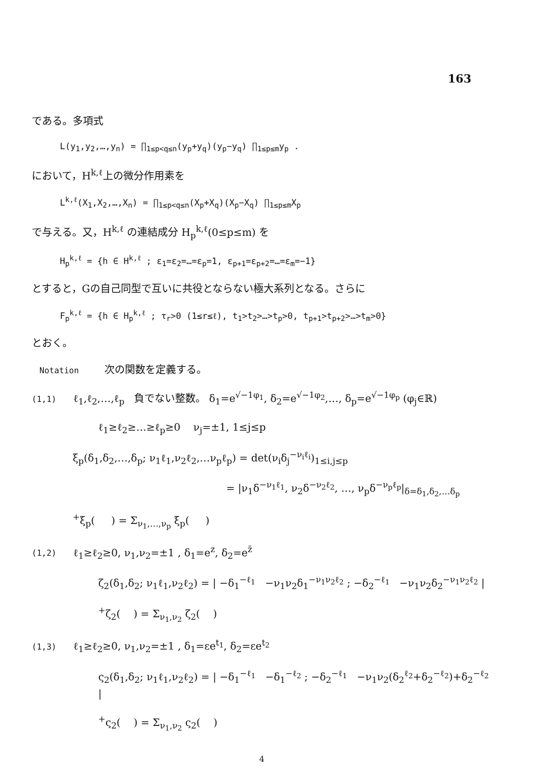163
である。多項式
L(y<sub>1</sub>,y<sub>2</sub>,…,y<sub>n</sub>) = ∏<sub>1≤p<q≤n</sub>(y<sub>p</sub>+y<sub>q</sub>)(y<sub>p</sub>−y<sub>q</sub>) ∏<sub>1≤p≤m</sub>y<sub>p</sub> .
において，H<sup>k,ℓ</sup>上の微分作用素を
L<sup>k,ℓ</sup>(X<sub>1</sub>,X<sub>2</sub>,…,X<sub>n</sub>) = ∏<sub>1≤p<q≤n</sub>(X<sub>p</sub>+X<sub>q</sub>)(X<sub>p</sub>−X<sub>q</sub>) ∏<sub>1≤p≤m</sub>X<sub>p</sub>
で与える。又，H<sup>k,ℓ</sup> の連結成分 H<sub>p</sub><sup>k,ℓ</sup>(0≤p≤m) を
H<sub>p</sub><sup>k,ℓ</sup> = {h ∈ H<sup>k,ℓ</sup> ; ε<sub>1</sub>=ε<sub>2</sub>=…=ε<sub>p</sub>=1, ε<sub>p+1</sub>=ε<sub>p+2</sub>=…=ε<sub>m</sub>=−1}
とすると，Gの自己同型で互いに共役とならない極大系列となる。さらに
F<sub>p</sub><sup>k,ℓ</sup> = {h ∈ H<sub>p</sub><sup>k,ℓ</sup> ; τ<sub>r</sub>>0 (1≤r≤ℓ), t<sub>1</sub>>t<sub>2</sub>>…>t<sub>p</sub>>0, t<sub>p+1</sub>>t<sub>p+2</sub>>…>t<sub>m</sub>>0}
とおく。
Notation 次の関数を定義する。
(1,1) ℓ<sub>1</sub>,ℓ<sub>2</sub>,…,ℓ<sub>p</sub> 負でない整数。 δ<sub>1</sub>=e<sup>√−1φ<sub>1</sub></sup>, δ<sub>2</sub>=e<sup>√−1φ<sub>2</sub></sup>,…, δ<sub>p</sub>=e<sup>√−1φ<sub>p</sub></sup> (φ<sub>j</sub>∈ℝ)
ℓ<sub>1</sub>≥ℓ<sub>2</sub>≥…≥ℓ<sub>p</sub>≥0 ν<sub>j</sub>=±1, 1≤j≤p
ξ<sub>p</sub>(δ<sub>1</sub>,δ<sub>2</sub>,…,δ<sub>p</sub>; ν<sub>1</sub>ℓ<sub>1</sub>,ν<sub>2</sub>ℓ<sub>2</sub>,…ν<sub>p</sub>ℓ<sub>p</sub>) = det(ν<sub>i</sub>δ<sub>j</sub><sup>−ν<sub>i</sub>ℓ<sub>i</sub></sup>)<sub>1≤i,j≤p</sub>
= |ν<sub>1</sub>δ<sup>−ν<sub>1</sub>ℓ<sub>1</sub></sup>, ν<sub>2</sub>δ<sup>−ν<sub>2</sub>ℓ<sub>2</sub></sup>, …, ν<sub>p</sub>δ<sup>−ν<sub>p</sub>ℓ<sub>p</sub></sup>|<sub>δ=δ<sub>1</sub>,δ<sub>2</sub>,…δ<sub>p</sub></sub>
<sup>+</sup>ξ<sub>p</sub>( ) = Σ<sub>ν<sub>1</sub>,…,ν<sub>p</sub></sub> ξ<sub>p</sub>( )
(1,2) ℓ<sub>1</sub>≥ℓ<sub>2</sub>≥0, ν<sub>1</sub>,ν<sub>2</sub>=±1 , δ<sub>1</sub>=e<sup>z</sup>, δ<sub>2</sub>=e<sup>z̄</sup>
ζ<sub>2</sub>(δ<sub>1</sub>,δ<sub>2</sub>; ν<sub>1</sub>ℓ<sub>1</sub>,ν<sub>2</sub>ℓ<sub>2</sub>) = | −δ<sub>1</sub><sup>−ℓ<sub>1</sub></sup> −ν<sub>1</sub>ν<sub>2</sub>δ<sub>1</sub><sup>−ν<sub>1</sub>ν<sub>2</sub>ℓ<sub>2</sub></sup> ; −δ<sub>2</sub><sup>−ℓ<sub>1</sub></sup> −ν<sub>1</sub>ν<sub>2</sub>δ<sub>2</sub><sup>−ν<sub>1</sub>ν<sub>2</sub>ℓ<sub>2</sub></sup> |
<sup>+</sup>ζ<sub>2</sub>( ) = Σ<sub>ν<sub>1</sub>,ν<sub>2</sub></sub> ζ<sub>2</sub>( )
(1,3) ℓ<sub>1</sub>≥ℓ<sub>2</sub>≥0, ν<sub>1</sub>,ν<sub>2</sub>=±1 , δ<sub>1</sub>=εe<sup>t<sub>1</sub></sup>, δ<sub>2</sub>=εe<sup>t<sub>2</sub></sup>
ς<sub>2</sub>(δ<sub>1</sub>,δ<sub>2</sub>; ν<sub>1</sub>ℓ<sub>1</sub>,ν<sub>2</sub>ℓ<sub>2</sub>) = | −δ<sub>1</sub><sup>−ℓ<sub>1</sub></sup> −δ<sub>1</sub><sup>−ℓ<sub>2</sub></sup> ; −δ<sub>2</sub><sup>−ℓ<sub>1</sub></sup> −ν<sub>1</sub>ν<sub>2</sub>(δ<sub>2</sub><sup>ℓ<sub>2</sub></sup>+δ<sub>2</sub><sup>−ℓ<sub>2</sub></sup>)+δ<sub>2</sub><sup>−ℓ<sub>2</sub></sup> |
<sup>+</sup>ς<sub>2</sub>( ) = Σ<sub>ν<sub>1</sub>,ν<sub>2</sub></sub> ς<sub>2</sub>( )
4